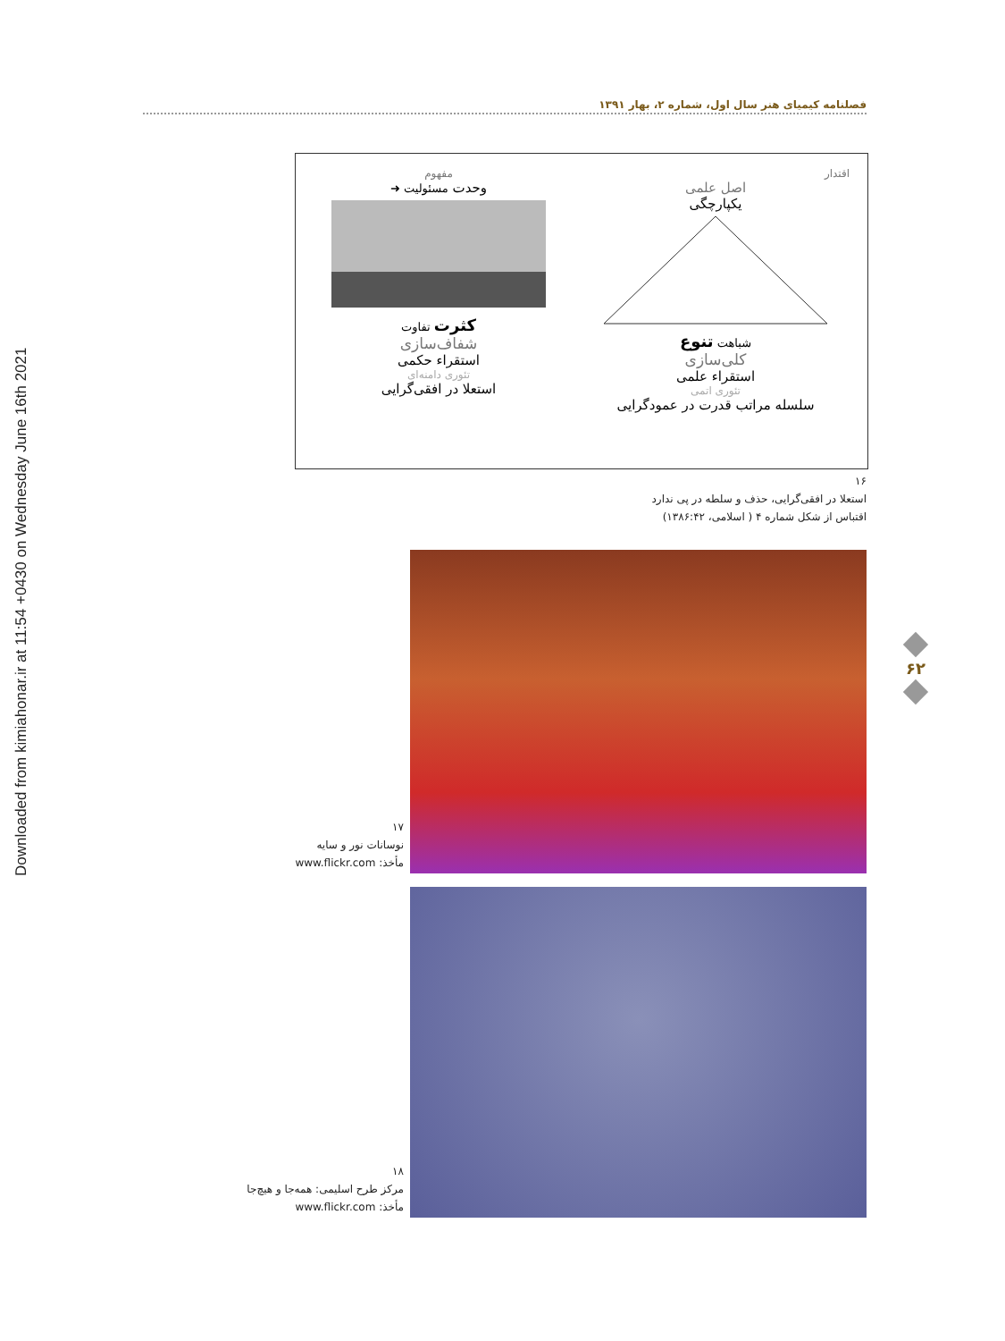Downloaded from kimiahonar.ir at 11:54 +0430 on Wednesday June 16th 2021
فصلنامه کیمیای هنر سال اول، شماره ۲، بهار ۱۳۹۱
اقتدار
اصل علمی
یکپارچگی
شباهت تنوع
کلی‌سازی
استقراء علمی
تئوری اتمی
سلسله مراتب قدرت در عمودگرایی
مفهوم
وحدت مسئولیت ➜
کثرت تفاوت
شفاف‌سازی
استقراء حکمی
تئوری دامنه‌ای
استعلا در افقی‌گرایی
۱۶
استعلا در افقی‌گرایی، حذف و سلطه در پی ندارد
اقتباس از شکل شماره ۴ ( اسلامی، ۱۳۸۶:۴۲)
۱۷
نوسانات نور و سایه
مأخذ: www.flickr.com
۱۸
مرکز طرح اسلیمی: همه‌جا و هیچ‌جا
مأخذ: www.flickr.com
۶۲